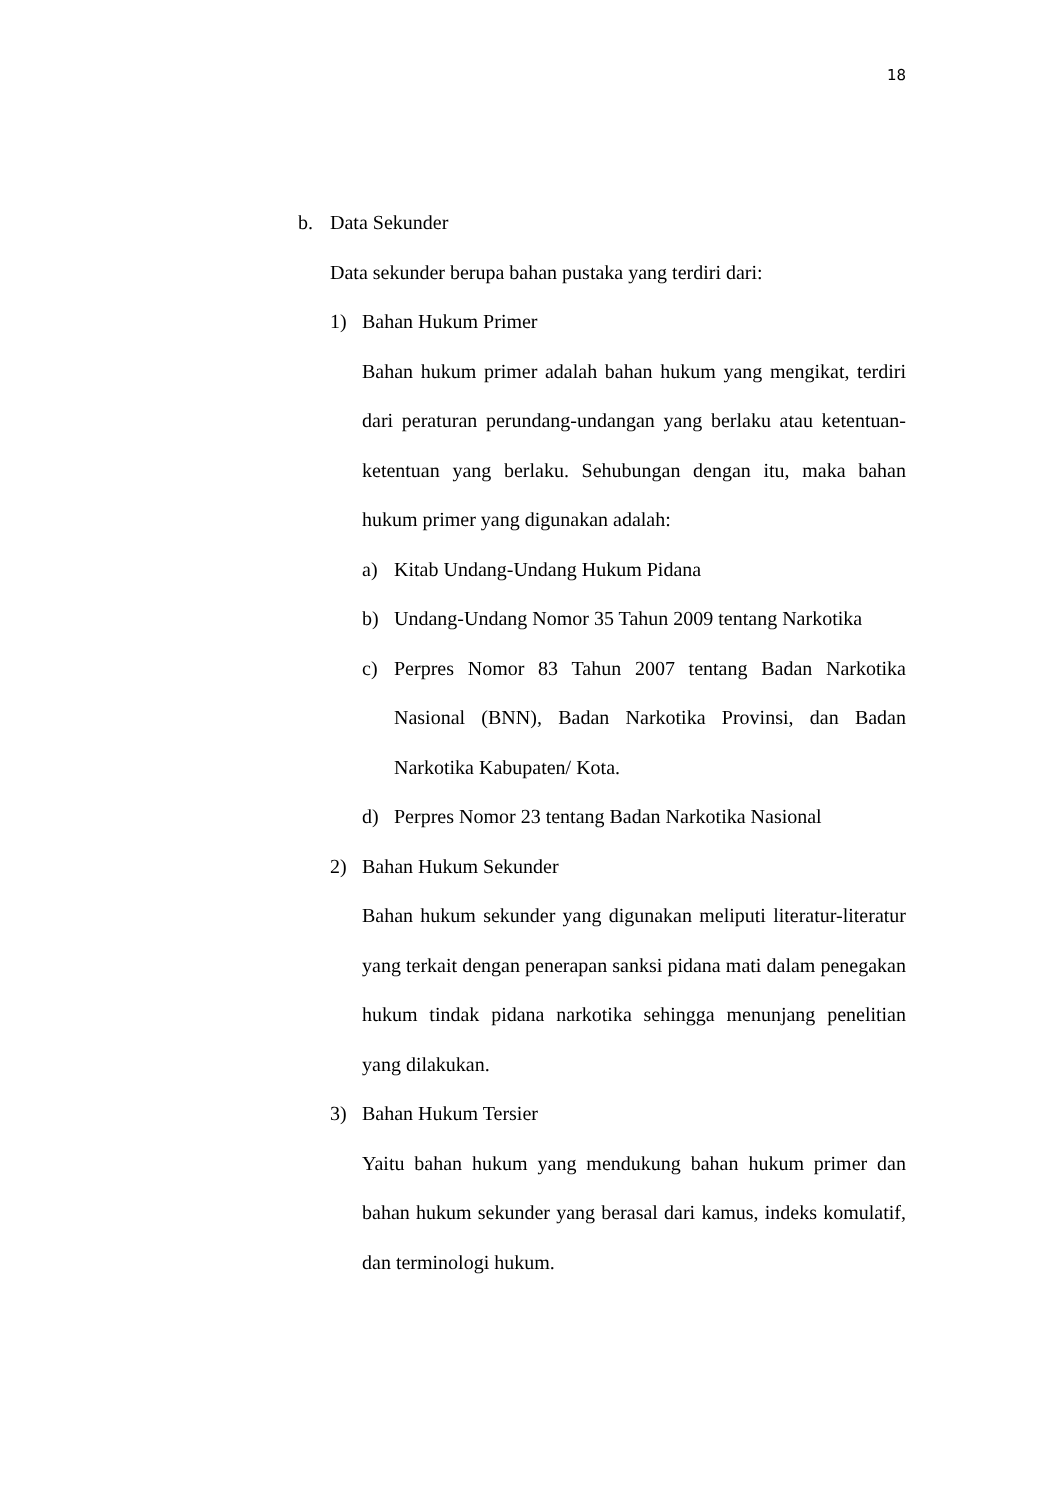18
b. Data Sekunder
Data sekunder berupa bahan pustaka yang terdiri dari:
1) Bahan Hukum Primer
Bahan hukum primer adalah bahan hukum yang mengikat, terdiri dari peraturan perundang-undangan yang berlaku atau ketentuan-ketentuan yang berlaku. Sehubungan dengan itu, maka bahan hukum primer yang digunakan adalah:
a) Kitab Undang-Undang Hukum Pidana
b) Undang-Undang Nomor 35 Tahun 2009 tentang Narkotika
c) Perpres Nomor 83 Tahun 2007 tentang Badan Narkotika Nasional (BNN), Badan Narkotika Provinsi, dan Badan Narkotika Kabupaten/ Kota.
d) Perpres Nomor 23 tentang Badan Narkotika Nasional
2) Bahan Hukum Sekunder
Bahan hukum sekunder yang digunakan meliputi literatur-literatur yang terkait dengan penerapan sanksi pidana mati dalam penegakan hukum tindak pidana narkotika sehingga menunjang penelitian yang dilakukan.
3) Bahan Hukum Tersier
Yaitu bahan hukum yang mendukung bahan hukum primer dan bahan hukum sekunder yang berasal dari kamus, indeks komulatif, dan terminologi hukum.